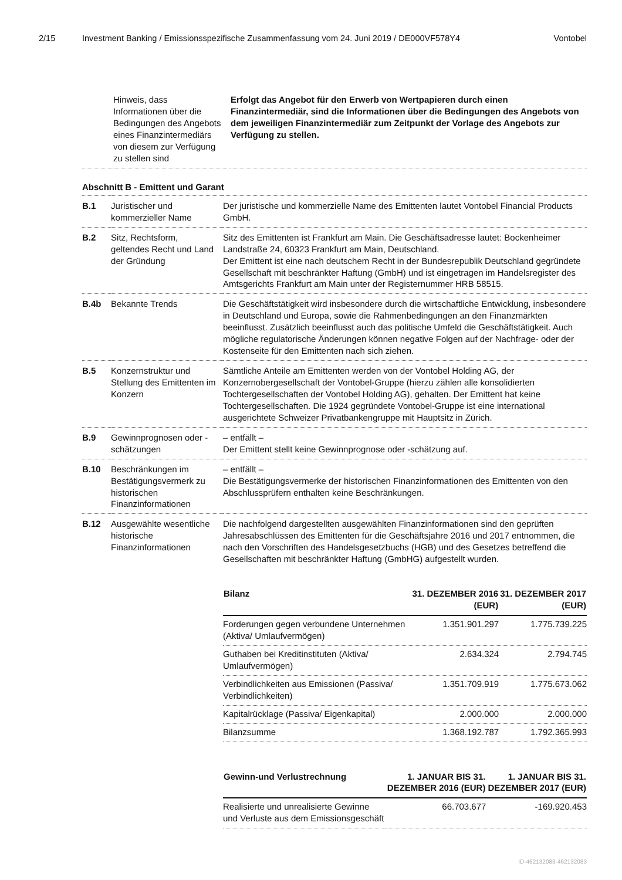2/15 Investment Banking / Emissionsspezifische Zusammenfassung vom 24. Juni 2019 / DE000VF578Y4 Vontobel
| | Hinweis, dass Informationen über die Bedingungen des Angebots eines Finanzintermediärs von diesem zur Verfügung zu stellen sind | Erfolgt das Angebot für den Erwerb von Wertpapieren durch einen Finanzintermediär, sind die Informationen über die Bedingungen des Angebots von dem jeweiligen Finanzintermediär zum Zeitpunkt der Vorlage des Angebots zur Verfügung zu stellen. |
Abschnitt B - Emittent und Garant
| B.1 | Juristischer und kommerzieller Name | Der juristische und kommerzielle Name des Emittenten lautet Vontobel Financial Products GmbH. |
| B.2 | Sitz, Rechtsform, geltendes Recht und Land der Gründung | Sitz des Emittenten ist Frankfurt am Main. Die Geschäftsadresse lautet: Bockenheimer Landstraße 24, 60323 Frankfurt am Main, Deutschland. Der Emittent ist eine nach deutschem Recht in der Bundesrepublik Deutschland gegründete Gesellschaft mit beschränkter Haftung (GmbH) und ist eingetragen im Handelsregister des Amtsgerichts Frankfurt am Main unter der Registernummer HRB 58515. |
| B.4b | Bekannte Trends | Die Geschäftstätigkeit wird insbesondere durch die wirtschaftliche Entwicklung, insbesondere in Deutschland und Europa, sowie die Rahmenbedingungen an den Finanzmärkten beeinflusst. Zusätzlich beeinflusst auch das politische Umfeld die Geschäftstätigkeit. Auch mögliche regulatorische Änderungen können negative Folgen auf der Nachfrage- oder der Kostenseite für den Emittenten nach sich ziehen. |
| B.5 | Konzernstruktur und Stellung des Emittenten im Konzern | Sämtliche Anteile am Emittenten werden von der Vontobel Holding AG, der Konzernobergesellschaft der Vontobel-Gruppe (hierzu zählen alle konsolidierten Tochtergesellschaften der Vontobel Holding AG), gehalten. Der Emittent hat keine Tochtergesellschaften. Die 1924 gegründete Vontobel-Gruppe ist eine international ausgerichtete Schweizer Privatbankengruppe mit Hauptsitz in Zürich. |
| B.9 | Gewinnprognosen oder -schätzungen | – entfällt – Der Emittent stellt keine Gewinnprognose oder -schätzung auf. |
| B.10 | Beschränkungen im Bestätigungsvermerk zu historischen Finanzinformationen | – entfällt – Die Bestätigungsvermerke der historischen Finanzinformationen des Emittenten von den Abschlussprüfern enthalten keine Beschränkungen. |
| B.12 | Ausgewählte wesentliche historische Finanzinformationen | Die nachfolgend dargestellten ausgewählten Finanzinformationen sind den geprüften Jahresabschlüssen des Emittenten für die Geschäftsjahre 2016 und 2017 entnommen, die nach den Vorschriften des Handelsgesetzbuchs (HGB) und des Gesetzes betreffend die Gesellschaften mit beschränkter Haftung (GmbHG) aufgestellt wurden. / Bilanz / 31. DEZEMBER 2016 (EUR) / 31. DEZEMBER 2017 (EUR) / / --- / --- / --- / / Forderungen gegen verbundene Unternehmen (Aktiva/ Umlaufvermögen) / 1.351.901.297 / 1.775.739.225 / / Guthaben bei Kreditinstituten (Aktiva/ Umlaufvermögen) / 2.634.324 / 2.794.745 / / Verbindlichkeiten aus Emissionen (Passiva/ Verbindlichkeiten) / 1.351.709.919 / 1.775.673.062 / / Kapitalrücklage (Passiva/ Eigenkapital) / 2.000.000 / 2.000.000 / / Bilanzsumme / 1.368.192.787 / 1.792.365.993 / / Gewinn-und Verlustrechnung / 1. JANUAR BIS 31. DEZEMBER 2016 (EUR) / 1. JANUAR BIS 31. DEZEMBER 2017 (EUR) / / --- / --- / --- / / Realisierte und unrealisierte Gewinne und Verluste aus dem Emissionsgeschäft / 66.703.677 / -169.920.453 / |
ID-462132083-462132083